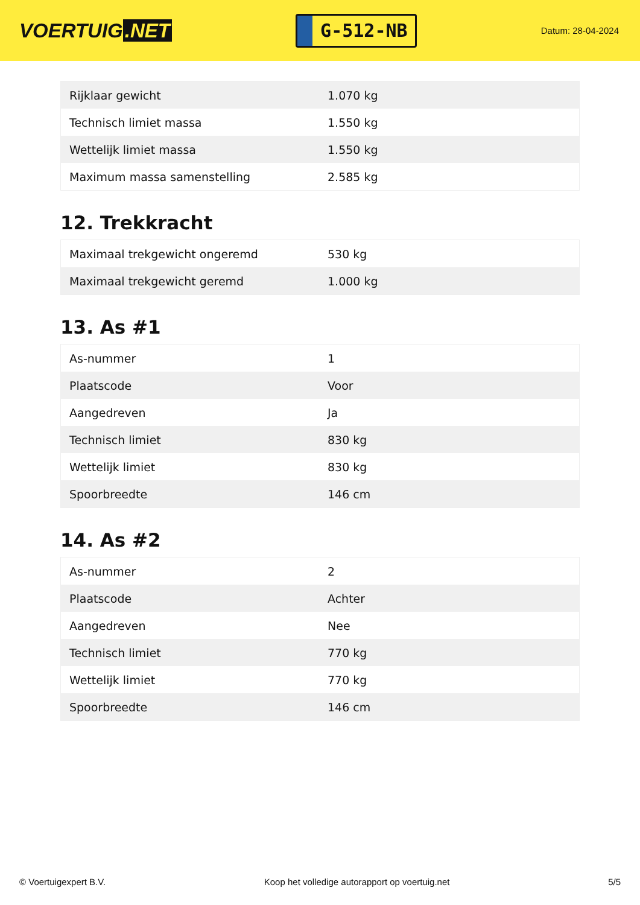VOERTUIG.NET
G-512-NB
Datum: 28-04-2024
| Rijklaar gewicht | 1.070 kg |
| Technisch limiet massa | 1.550 kg |
| Wettelijk limiet massa | 1.550 kg |
| Maximum massa samenstelling | 2.585 kg |
12. Trekkracht
| Maximaal trekgewicht ongeremd | 530 kg |
| Maximaal trekgewicht geremd | 1.000 kg |
13. As #1
| As-nummer | 1 |
| Plaatscode | Voor |
| Aangedreven | Ja |
| Technisch limiet | 830 kg |
| Wettelijk limiet | 830 kg |
| Spoorbreedte | 146 cm |
14. As #2
| As-nummer | 2 |
| Plaatscode | Achter |
| Aangedreven | Nee |
| Technisch limiet | 770 kg |
| Wettelijk limiet | 770 kg |
| Spoorbreedte | 146 cm |
© Voertuigexpert B.V. Koop het volledige autorapport op voertuig.net 5/5